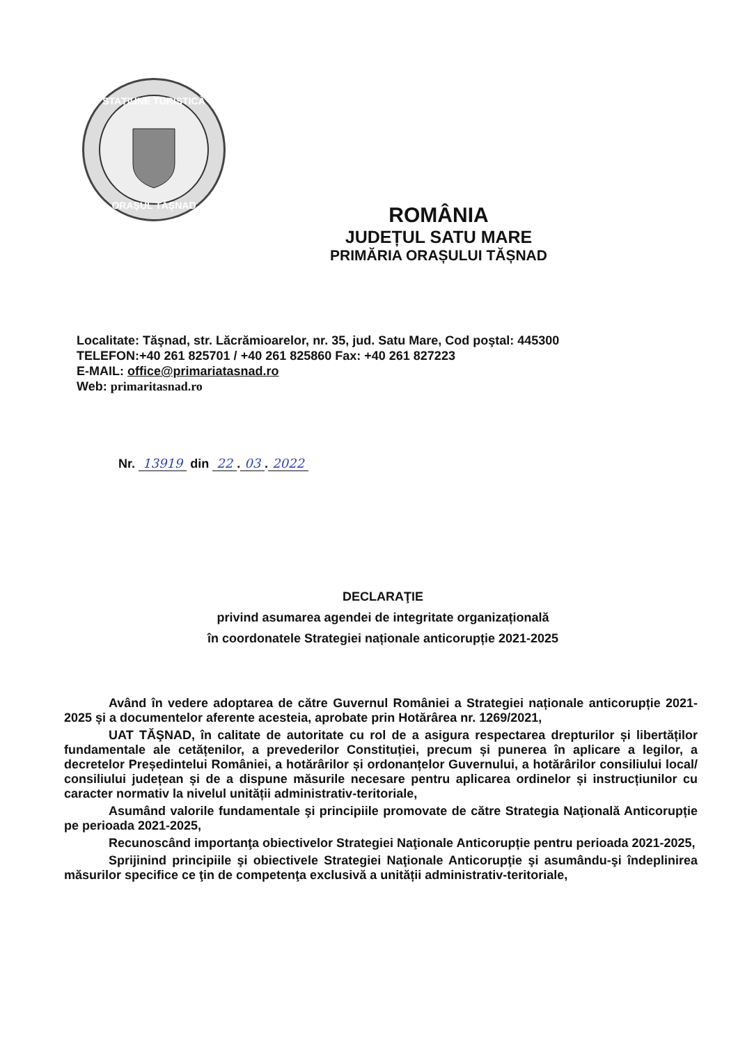STAȚIUNE TURISTICĂ
ORAȘUL TĂȘNAD
ROMÂNIA
JUDEȚUL SATU MARE
PRIMĂRIA ORAȘULUI TĂȘNAD
Localitate: Tăşnad, str. Lăcrămioarelor, nr. 35, jud. Satu Mare, Cod poştal: 445300
TELEFON:+40 261 825701 / +40 261 825860 Fax: +40 261 827223
E-MAIL: office@primariatasnad.ro
Web: primaritasnad.ro
Nr. 13919 din 22. 03. 2022
DECLARAŢIE
privind asumarea agendei de integritate organizațională
în coordonatele Strategiei naționale anticorupție 2021-2025
Având în vedere adoptarea de către Guvernul României a Strategiei naționale anticorupție 2021-2025 și a documentelor aferente acesteia, aprobate prin Hotărârea nr. 1269/2021,
UAT TĂŞNAD, în calitate de autoritate cu rol de a asigura respectarea drepturilor și libertăților fundamentale ale cetățenilor, a prevederilor Constituției, precum și punerea în aplicare a legilor, a decretelor Președintelui României, a hotărârilor și ordonanțelor Guvernului, a hotărârilor consiliului local/ consiliului județean și de a dispune măsurile necesare pentru aplicarea ordinelor și instrucțiunilor cu caracter normativ la nivelul unității administrativ-teritoriale,
Asumând valorile fundamentale şi principiile promovate de către Strategia Naţională Anticorupție pe perioada 2021-2025,
Recunoscând importanţa obiectivelor Strategiei Naţionale Anticorupție pentru perioada 2021-2025,
Sprijinind principiile şi obiectivele Strategiei Naţionale Anticorupţie şi asumându-şi îndeplinirea măsurilor specifice ce ţin de competenţa exclusivă a unității administrativ-teritoriale,